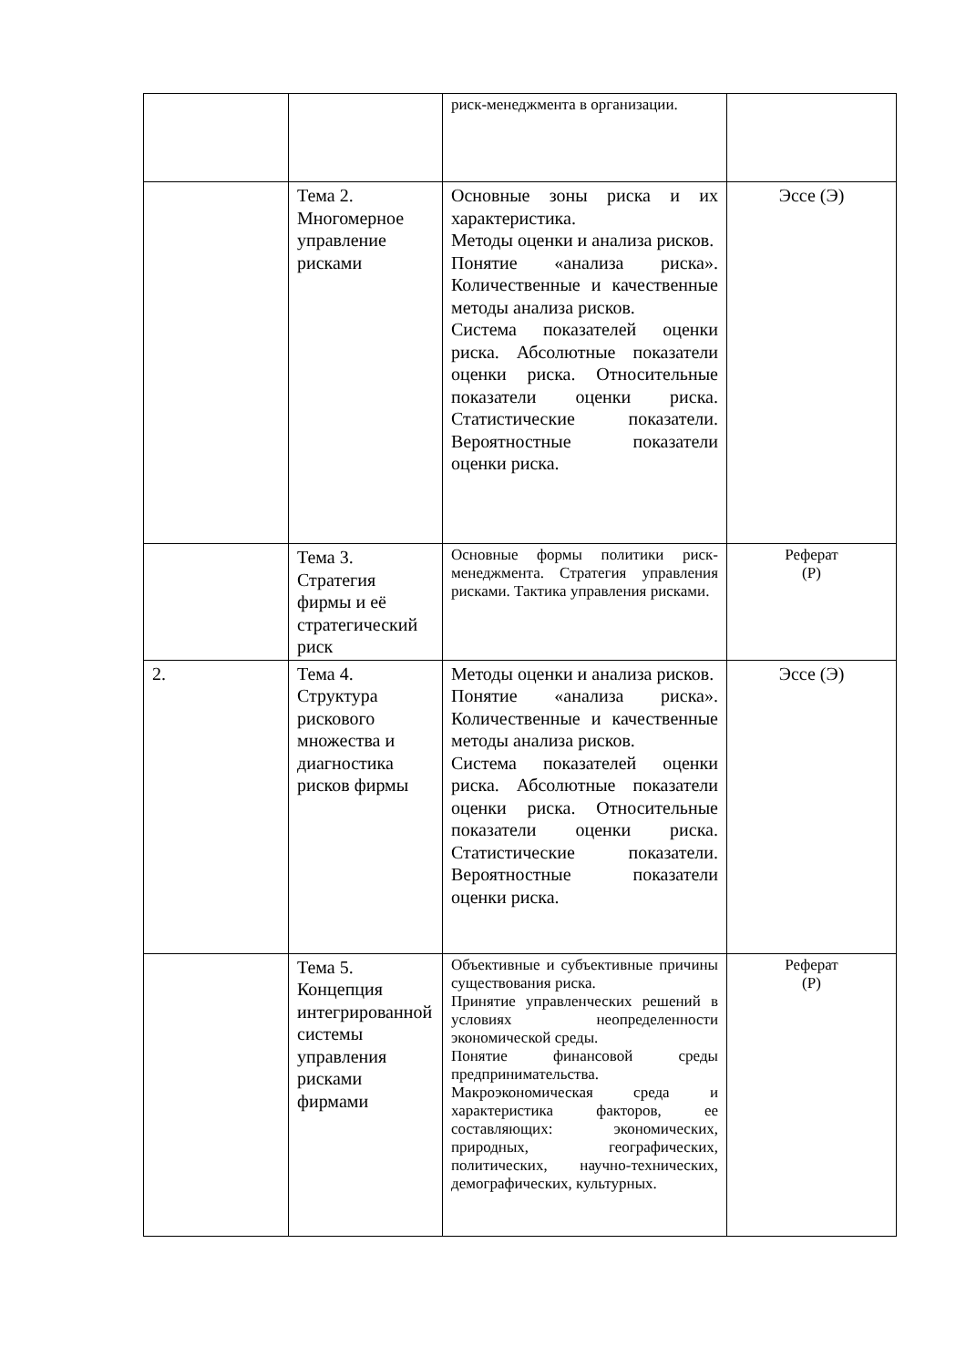| | | риск-менеджмента в организации. | |
| | Тема 2. Многомерное управление рисками | Основные зоны риска и их характеристика. Методы оценки и анализа рисков. Понятие «анализа риска». Количественные и качественные методы анализа рисков. Система показателей оценки риска. Абсолютные показатели оценки риска. Относительные показатели оценки риска. Статистические показатели. Вероятностные показатели оценки риска. | Эссе (Э) |
| | Тема 3. Стратегия фирмы и её стратегический риск | Основные формы политики риск-менеджмента. Стратегия управления рисками. Тактика управления рисками. | Реферат (Р) |
| 2. | Тема 4. Структура рискового множества и диагностика рисков фирмы | Методы оценки и анализа рисков. Понятие «анализа риска». Количественные и качественные методы анализа рисков. Система показателей оценки риска. Абсолютные показатели оценки риска. Относительные показатели оценки риска. Статистические показатели. Вероятностные показатели оценки риска. | Эссе (Э) |
| | Тема 5. Концепция интегрированной системы управления рисками фирмами | Объективные и субъективные причины существования риска. Принятие управленческих решений в условиях неопределенности экономической среды. Понятие финансовой среды предпринимательства. Макроэкономическая среда и характеристика факторов, ее составляющих: экономических, природных, географических, политических, научно-технических, демографических, культурных. | Реферат (Р) |